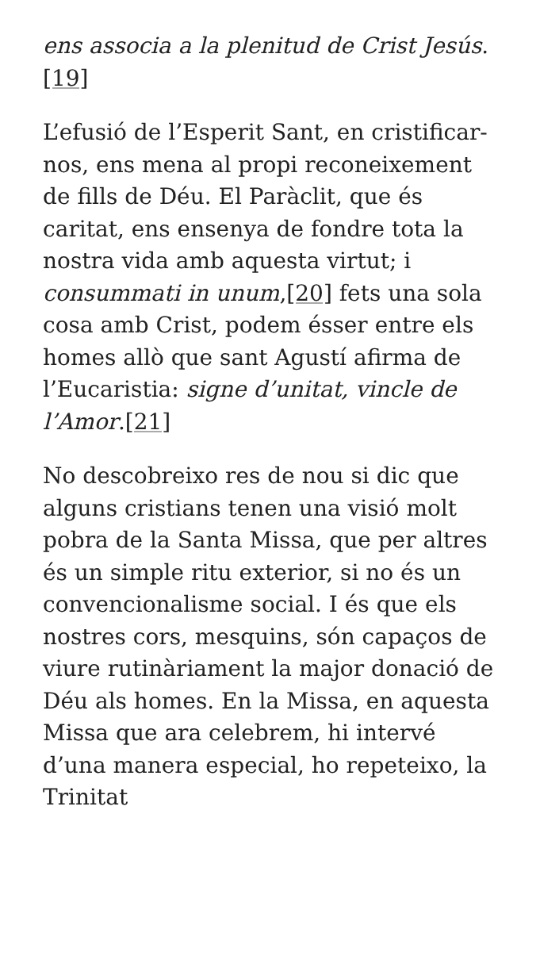ens associa a la plenitud de Crist Jesús.[19]
L’efusió de l’Esperit Sant, en cristificar-nos, ens mena al propi reconeixement de fills de Déu. El Paràclit, que és caritat, ens ensenya de fondre tota la nostra vida amb aquesta virtut; i consummati in unum,[20] fets una sola cosa amb Crist, podem ésser entre els homes allò que sant Agustí afirma de l’Eucaristia: signe d’unitat, vincle de l’Amor.[21]
No descobreixo res de nou si dic que alguns cristians tenen una visió molt pobra de la Santa Missa, que per altres és un simple ritu exterior, si no és un convencionalisme social. I és que els nostres cors, mesquins, són capaços de viure rutinàriament la major donació de Déu als homes. En la Missa, en aquesta Missa que ara celebrem, hi intervé d’una manera especial, ho repeteixo, la Trinitat